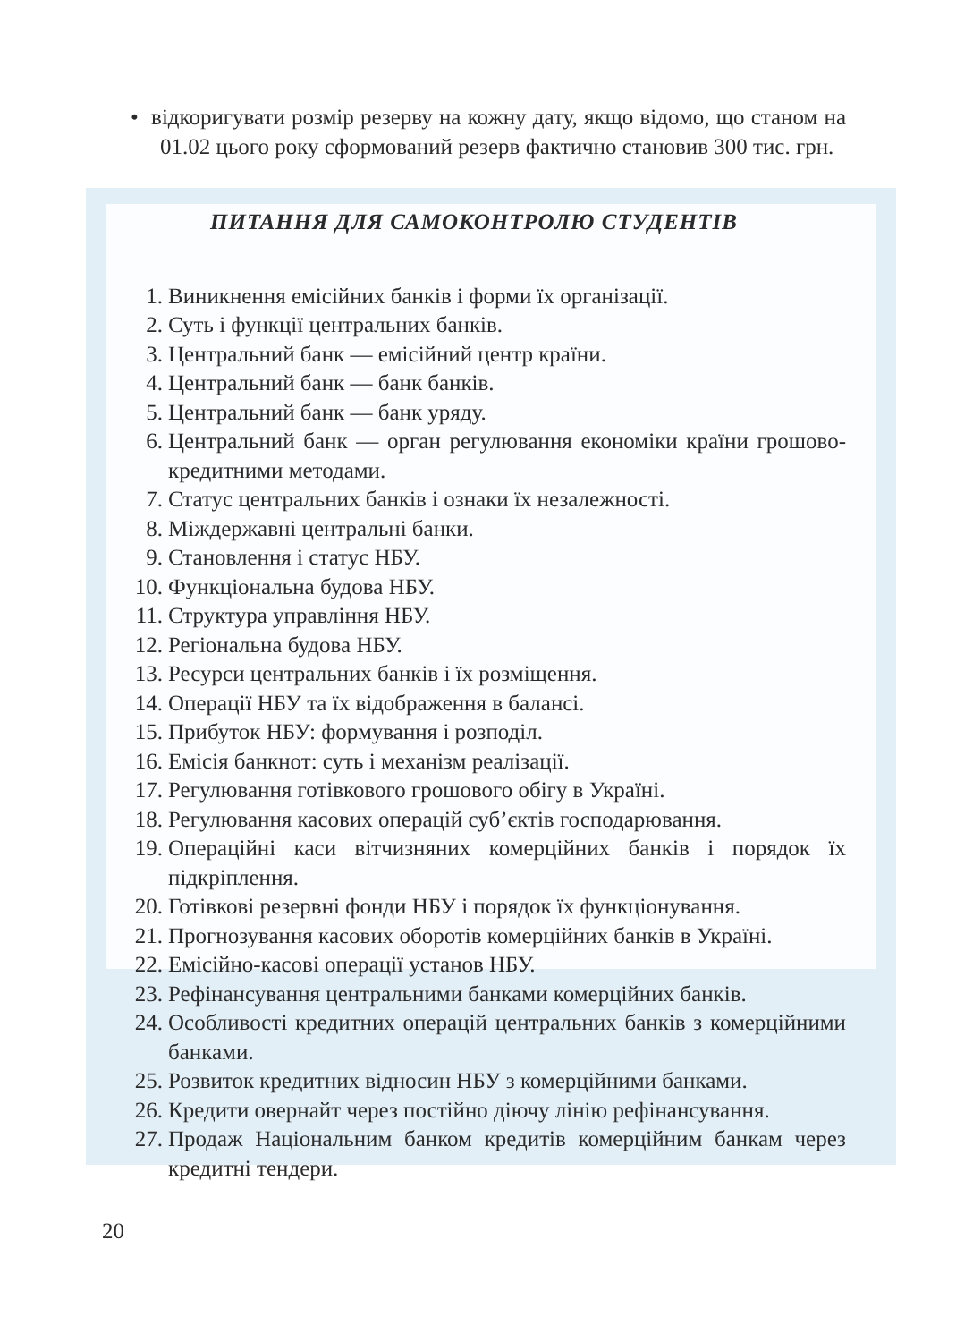• відкоригувати розмір резерву на кожну дату, якщо відомо, що станом на 01.02 цього року сформований резерв фактично становив 300 тис. грн.
ПИТАННЯ ДЛЯ САМОКОНТРОЛЮ СТУДЕНТІВ
1. Виникнення емісійних банків і форми їх організації.
2. Суть і функції центральних банків.
3. Центральний банк — емісійний центр країни.
4. Центральний банк — банк банків.
5. Центральний банк — банк уряду.
6. Центральний банк — орган регулювання економіки країни грошово-кредитними методами.
7. Статус центральних банків і ознаки їх незалежності.
8. Міждержавні центральні банки.
9. Становлення і статус НБУ.
10. Функціональна будова НБУ.
11. Структура управління НБУ.
12. Регіональна будова НБУ.
13. Ресурси центральних банків і їх розміщення.
14. Операції НБУ та їх відображення в балансі.
15. Прибуток НБУ: формування і розподіл.
16. Емісія банкнот: суть і механізм реалізації.
17. Регулювання готівкового грошового обігу в Україні.
18. Регулювання касових операцій суб’єктів господарювання.
19. Операційні каси вітчизняних комерційних банків і порядок їх підкріплення.
20. Готівкові резервні фонди НБУ і порядок їх функціонування.
21. Прогнозування касових оборотів комерційних банків в Україні.
22. Емісійно-касові операції установ НБУ.
23. Рефінансування центральними банками комерційних банків.
24. Особливості кредитних операцій центральних банків з комерційними банками.
25. Розвиток кредитних відносин НБУ з комерційними банками.
26. Кредити овернайт через постійно діючу лінію рефінансування.
27. Продаж Національним банком кредитів комерційним банкам через кредитні тендери.
20